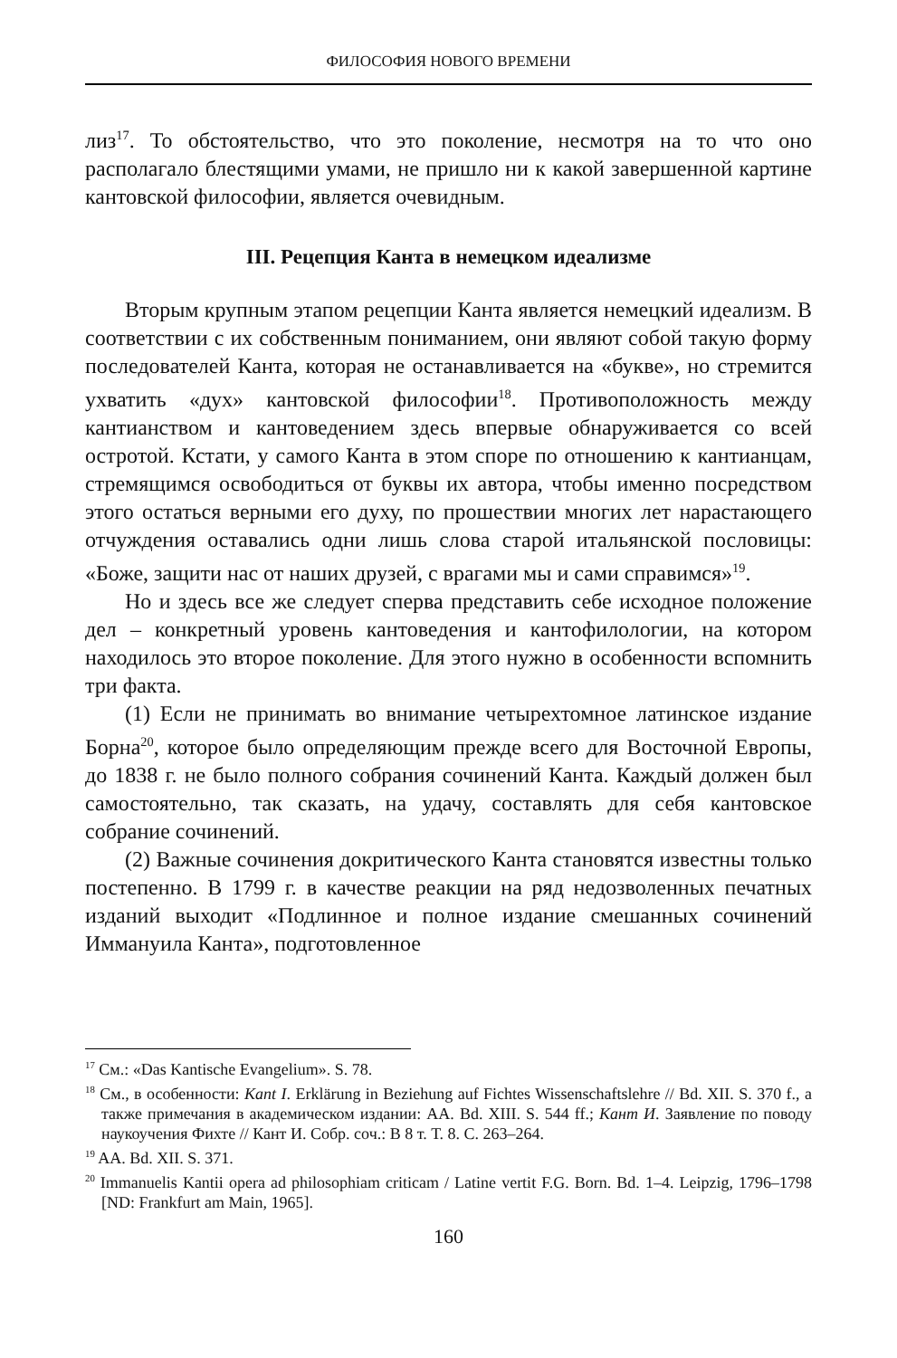ФИЛОСОФИЯ НОВОГО ВРЕМЕНИ
лиз<sup>17</sup>. То обстоятельство, что это поколение, несмотря на то что оно располагало блестящими умами, не пришло ни к какой завершенной картине кантовской философии, является очевидным.
III. Рецепция Канта в немецком идеализме
Вторым крупным этапом рецепции Канта является немецкий идеализм. В соответствии с их собственным пониманием, они являют собой такую форму последователей Канта, которая не останавливается на «букве», но стремится ухватить «дух» кантовской философии<sup>18</sup>. Противоположность между кантианством и кантоведением здесь впервые обнаруживается со всей остротой. Кстати, у самого Канта в этом споре по отношению к кантианцам, стремящимся освободиться от буквы их автора, чтобы именно посредством этого остаться верными его духу, по прошествии многих лет нарастающего отчуждения оставались одни лишь слова старой итальянской пословицы: «Боже, защити нас от наших друзей, с врагами мы и сами справимся»<sup>19</sup>.
Но и здесь все же следует сперва представить себе исходное положение дел – конкретный уровень кантоведения и кантофилологии, на котором находилось это второе поколение. Для этого нужно в особенности вспомнить три факта.
(1) Если не принимать во внимание четырехтомное латинское издание Борна<sup>20</sup>, которое было определяющим прежде всего для Восточной Европы, до 1838 г. не было полного собрания сочинений Канта. Каждый должен был самостоятельно, так сказать, на удачу, составлять для себя кантовское собрание сочинений.
(2) Важные сочинения докритического Канта становятся известны только постепенно. В 1799 г. в качестве реакции на ряд недозволенных печатных изданий выходит «Подлинное и полное издание смешанных сочинений Иммануила Канта», подготовленное
<sup>17</sup> См.: «Das Kantische Evangelium». S. 78.
<sup>18</sup> См., в особенности: Kant I. Erklärung in Beziehung auf Fichtes Wissenschaftslehre // Bd. XII. S. 370 f., а также примечания в академическом издании: AA. Bd. XIII. S. 544 ff.; Кант И. Заявление по поводу наукоучения Фихте // Кант И. Собр. соч.: В 8 т. Т. 8. С. 263–264.
<sup>19</sup> AA. Bd. XII. S. 371.
<sup>20</sup> Immanuelis Kantii opera ad philosophiam criticam / Latine vertit F.G. Born. Bd. 1–4. Leipzig, 1796–1798 [ND: Frankfurt am Main, 1965].
160